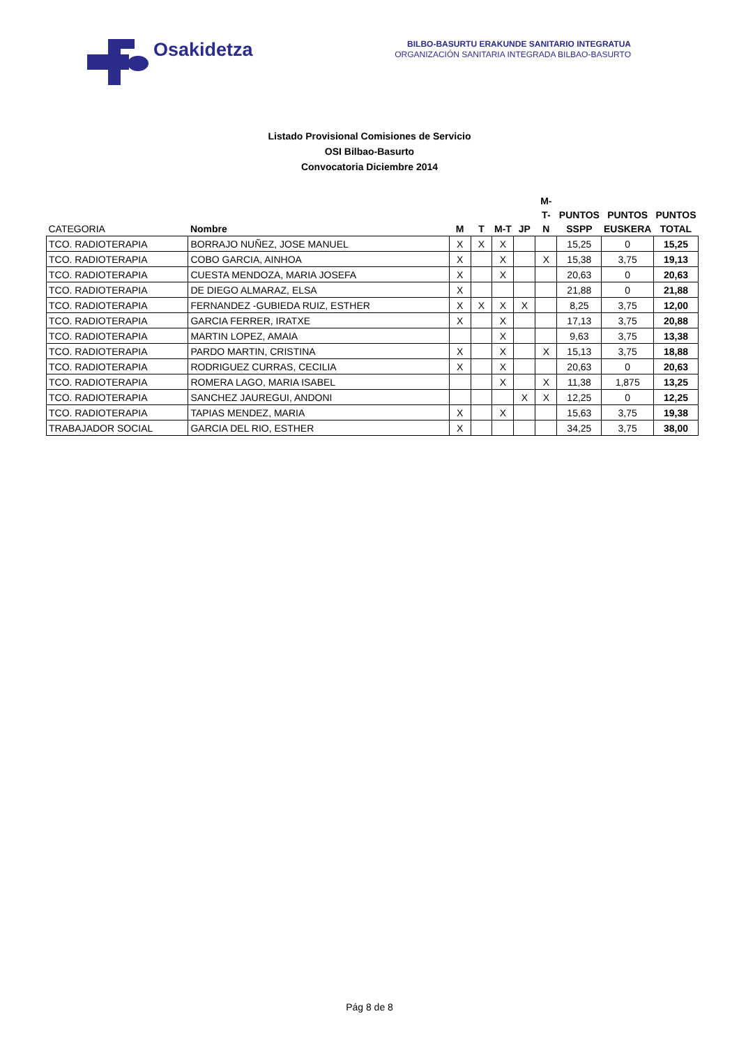Osakidetza
BILBO-BASURTU ERAKUNDE SANITARIO INTEGRATUA
ORGANIZACIÓN SANITARIA INTEGRADA BILBAO-BASURTO
Listado Provisional Comisiones de Servicio
OSI Bilbao-Basurto
Convocatoria Diciembre 2014
| CATEGORIA | Nombre | M | T | M-T | JP | M-T- N | PUNTOS SSPP | PUNTOS EUSKERA | PUNTOS TOTAL |
| --- | --- | --- | --- | --- | --- | --- | --- | --- | --- |
| TCO. RADIOTERAPIA | BORRAJO NUÑEZ, JOSE MANUEL | X | X | X | | | 15,25 | 0 | 15,25 |
| TCO. RADIOTERAPIA | COBO GARCIA, AINHOA | X | | X | | X | 15,38 | 3,75 | 19,13 |
| TCO. RADIOTERAPIA | CUESTA MENDOZA, MARIA JOSEFA | X | | X | | | 20,63 | 0 | 20,63 |
| TCO. RADIOTERAPIA | DE DIEGO ALMARAZ, ELSA | X | | | | | 21,88 | 0 | 21,88 |
| TCO. RADIOTERAPIA | FERNANDEZ -GUBIEDA RUIZ, ESTHER | X | X | X | X | | 8,25 | 3,75 | 12,00 |
| TCO. RADIOTERAPIA | GARCIA FERRER, IRATXE | X | | X | | | 17,13 | 3,75 | 20,88 |
| TCO. RADIOTERAPIA | MARTIN LOPEZ, AMAIA | | | X | | | 9,63 | 3,75 | 13,38 |
| TCO. RADIOTERAPIA | PARDO MARTIN, CRISTINA | X | | X | | X | 15,13 | 3,75 | 18,88 |
| TCO. RADIOTERAPIA | RODRIGUEZ CURRAS, CECILIA | X | | X | | | 20,63 | 0 | 20,63 |
| TCO. RADIOTERAPIA | ROMERA LAGO, MARIA ISABEL | | | X | | X | 11,38 | 1,875 | 13,25 |
| TCO. RADIOTERAPIA | SANCHEZ JAUREGUI, ANDONI | | | | X | X | 12,25 | 0 | 12,25 |
| TCO. RADIOTERAPIA | TAPIAS MENDEZ, MARIA | X | | X | | | 15,63 | 3,75 | 19,38 |
| TRABAJADOR SOCIAL | GARCIA DEL RIO, ESTHER | X | | | | | 34,25 | 3,75 | 38,00 |
Pág 8 de 8